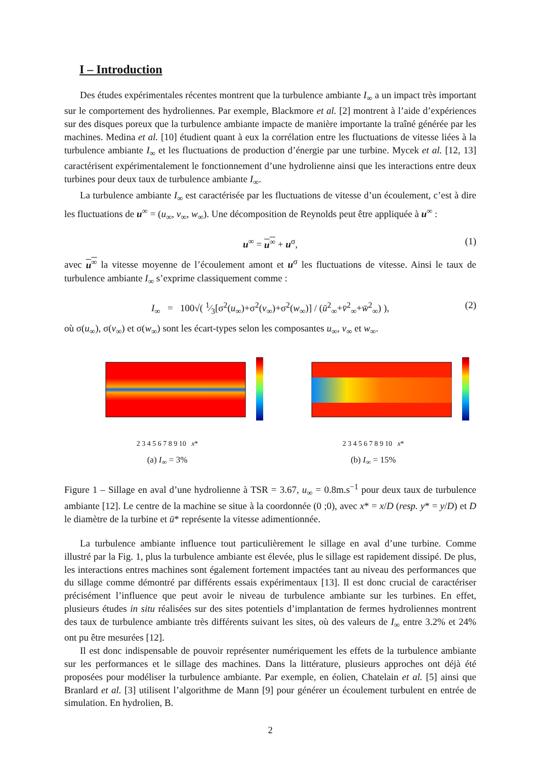I – Introduction
Des études expérimentales récentes montrent que la turbulence ambiante I<sub>∞</sub> a un impact très important sur le comportement des hydroliennes. Par exemple, Blackmore et al. [2] montrent à l’aide d’expériences sur des disques poreux que la turbulence ambiante impacte de manière importante la traîné générée par les machines. Medina et al. [10] étudient quant à eux la corrélation entre les fluctuations de vitesse liées à la turbulence ambiante I<sub>∞</sub> et les fluctuations de production d’énergie par une turbine. Mycek et al. [12, 13] caractérisent expérimentalement le fonctionnement d’une hydrolienne ainsi que les interactions entre deux turbines pour deux taux de turbulence ambiante I<sub>∞</sub>.
La turbulence ambiante I<sub>∞</sub> est caractérisée par les fluctuations de vitesse d’un écoulement, c’est à dire les fluctuations de u<sup>∞</sup> = (u<sub>∞</sub>, v<sub>∞</sub>, w<sub>∞</sub>). Une décomposition de Reynolds peut être appliquée à u<sup>∞</sup> :
u<sup>∞</sup> = u<sup>∞</sup> + u<sup>σ</sup>, (1)
avec u<sup>∞</sup> la vitesse moyenne de l’écoulement amont et u<sup>σ</sup> les fluctuations de vitesse. Ainsi le taux de turbulence ambiante I<sub>∞</sub> s’exprime classiquement comme :
I<sub>∞</sub> = 100√( 1⁄3[σ<sup>2</sup>(u<sub>∞</sub>)+σ<sup>2</sup>(v<sub>∞</sub>)+σ<sup>2</sup>(w<sub>∞</sub>)] / (ū<sup>2</sup><sub>∞</sub>+v̄<sup>2</sup><sub>∞</sub>+w̄<sup>2</sup><sub>∞</sub>) ), (2)
où σ(u<sub>∞</sub>), σ(v<sub>∞</sub>) et σ(w<sub>∞</sub>) sont les écart-types selon les composantes u<sub>∞</sub>, v<sub>∞</sub> et w<sub>∞</sub>.
2 3 4 5 6 7 8 9 10 x*
(a) I<sub>∞</sub> = 3%
2 3 4 5 6 7 8 9 10 x*
(b) I<sub>∞</sub> = 15%
Figure 1 – Sillage en aval d’une hydrolienne à TSR = 3.67, u<sub>∞</sub> = 0.8m.s<sup>−1</sup> pour deux taux de turbulence ambiante [12]. Le centre de la machine se situe à la coordonnée (0 ;0), avec x* = x/D (resp. y* = y/D) et D le diamètre de la turbine et ū* représente la vitesse adimentionnée.
La turbulence ambiante influence tout particulièrement le sillage en aval d’une turbine. Comme illustré par la Fig. 1, plus la turbulence ambiante est élevée, plus le sillage est rapidement dissipé. De plus, les interactions entres machines sont également fortement impactées tant au niveau des performances que du sillage comme démontré par différents essais expérimentaux [13]. Il est donc crucial de caractériser précisément l’influence que peut avoir le niveau de turbulence ambiante sur les turbines. En effet, plusieurs études in situ réalisées sur des sites potentiels d’implantation de fermes hydroliennes montrent des taux de turbulence ambiante très différents suivant les sites, où des valeurs de I<sub>∞</sub> entre 3.2% et 24% ont pu être mesurées [12].
Il est donc indispensable de pouvoir représenter numériquement les effets de la turbulence ambiante sur les performances et le sillage des machines. Dans la littérature, plusieurs approches ont déjà été proposées pour modéliser la turbulence ambiante. Par exemple, en éolien, Chatelain et al. [5] ainsi que Branlard et al. [3] utilisent l’algorithme de Mann [9] pour générer un écoulement turbulent en entrée de simulation. En hydrolien, B.
2